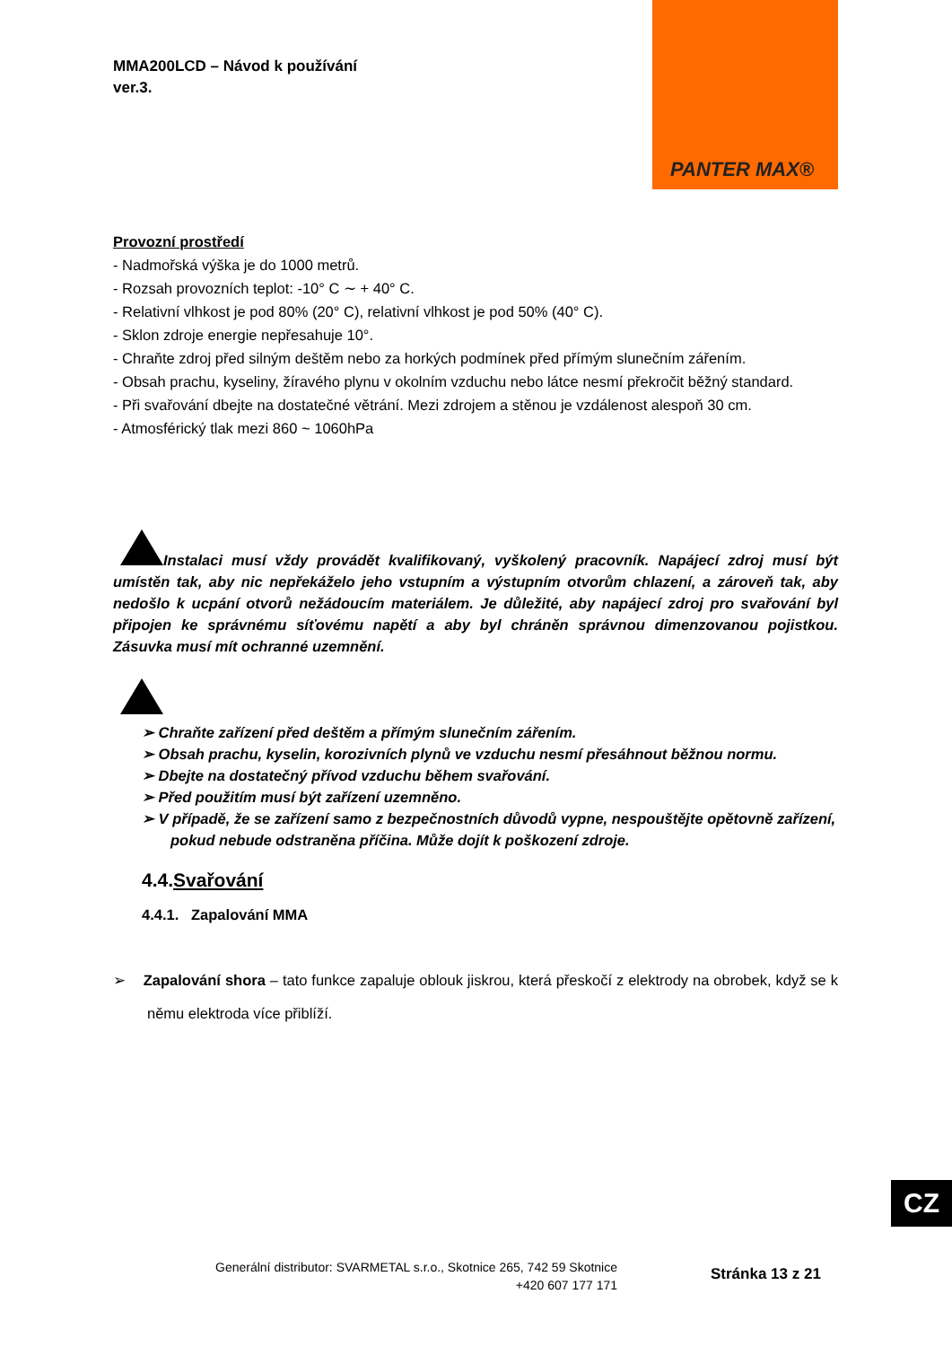PANTER MAX®
MMA200LCD – Návod k používání
ver.3.
Provozní prostředí
- Nadmořská výška je do 1000 metrů.
- Rozsah provozních teplot: -10° C ∼ + 40° C.
- Relativní vlhkost je pod 80% (20° C), relativní vlhkost je pod 50% (40° C).
- Sklon zdroje energie nepřesahuje 10°.
- Chraňte zdroj před silným deštěm nebo za horkých podmínek před přímým slunečním zářením.
- Obsah prachu, kyseliny, žíravého plynu v okolním vzduchu nebo látce nesmí překročit běžný standard.
- Při svařování dbejte na dostatečné větrání. Mezi zdrojem a stěnou je vzdálenost alespoň 30 cm.
- Atmosférický tlak mezi 860 ~ 1060hPa
Instalaci musí vždy provádět kvalifikovaný, vyškolený pracovník. Napájecí zdroj musí být umístěn tak, aby nic nepřekáželo jeho vstupním a výstupním otvorům chlazení, a zároveň tak, aby nedošlo k ucpání otvorů nežádoucím materiálem. Je důležité, aby napájecí zdroj pro svařování byl připojen ke správnému síťovému napětí a aby byl chráněn správnou dimenzovanou pojistkou. Zásuvka musí mít ochranné uzemnění.
➢ Chraňte zařízení před deštěm a přímým slunečním zářením.
➢ Obsah prachu, kyselin, korozivních plynů ve vzduchu nesmí přesáhnout běžnou normu.
➢ Dbejte na dostatečný přívod vzduchu během svařování.
➢ Před použitím musí být zařízení uzemněno.
➢ V případě, že se zařízení samo z bezpečnostních důvodů vypne, nespouštějte opětovně zařízení, pokud nebude odstraněna příčina. Může dojít k poškození zdroje.
4.4.Svařování
4.4.1. Zapalování MMA
➢ Zapalování shora – tato funkce zapaluje oblouk jiskrou, která přeskočí z elektrody na obrobek, když se k němu elektroda více přiblíží.
CZ
Generální distributor: SVARMETAL s.r.o., Skotnice 265, 742 59 Skotnice
+420 607 177 171
Stránka 13 z 21